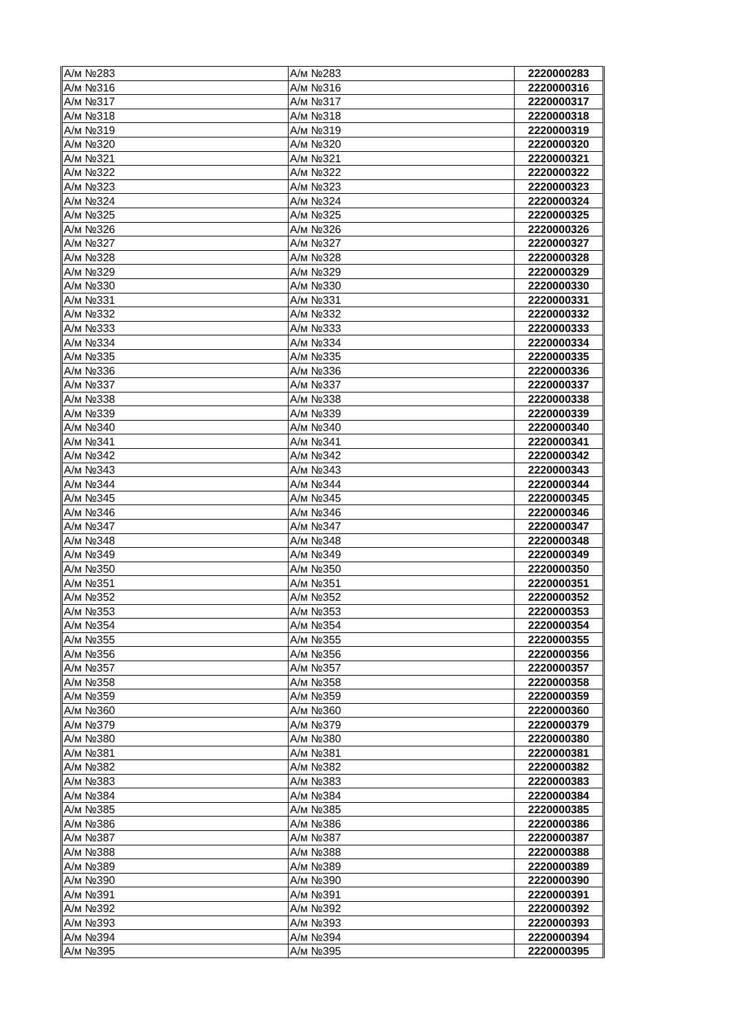| А/м №283 | А/м №283 | 2220000283 |
| А/м №316 | А/м №316 | 2220000316 |
| А/м №317 | А/м №317 | 2220000317 |
| А/м №318 | А/м №318 | 2220000318 |
| А/м №319 | А/м №319 | 2220000319 |
| А/м №320 | А/м №320 | 2220000320 |
| А/м №321 | А/м №321 | 2220000321 |
| А/м №322 | А/м №322 | 2220000322 |
| А/м №323 | А/м №323 | 2220000323 |
| А/м №324 | А/м №324 | 2220000324 |
| А/м №325 | А/м №325 | 2220000325 |
| А/м №326 | А/м №326 | 2220000326 |
| А/м №327 | А/м №327 | 2220000327 |
| А/м №328 | А/м №328 | 2220000328 |
| А/м №329 | А/м №329 | 2220000329 |
| А/м №330 | А/м №330 | 2220000330 |
| А/м №331 | А/м №331 | 2220000331 |
| А/м №332 | А/м №332 | 2220000332 |
| А/м №333 | А/м №333 | 2220000333 |
| А/м №334 | А/м №334 | 2220000334 |
| А/м №335 | А/м №335 | 2220000335 |
| А/м №336 | А/м №336 | 2220000336 |
| А/м №337 | А/м №337 | 2220000337 |
| А/м №338 | А/м №338 | 2220000338 |
| А/м №339 | А/м №339 | 2220000339 |
| А/м №340 | А/м №340 | 2220000340 |
| А/м №341 | А/м №341 | 2220000341 |
| А/м №342 | А/м №342 | 2220000342 |
| А/м №343 | А/м №343 | 2220000343 |
| А/м №344 | А/м №344 | 2220000344 |
| А/м №345 | А/м №345 | 2220000345 |
| А/м №346 | А/м №346 | 2220000346 |
| А/м №347 | А/м №347 | 2220000347 |
| А/м №348 | А/м №348 | 2220000348 |
| А/м №349 | А/м №349 | 2220000349 |
| А/м №350 | А/м №350 | 2220000350 |
| А/м №351 | А/м №351 | 2220000351 |
| А/м №352 | А/м №352 | 2220000352 |
| А/м №353 | А/м №353 | 2220000353 |
| А/м №354 | А/м №354 | 2220000354 |
| А/м №355 | А/м №355 | 2220000355 |
| А/м №356 | А/м №356 | 2220000356 |
| А/м №357 | А/м №357 | 2220000357 |
| А/м №358 | А/м №358 | 2220000358 |
| А/м №359 | А/м №359 | 2220000359 |
| А/м №360 | А/м №360 | 2220000360 |
| А/м №379 | А/м №379 | 2220000379 |
| А/м №380 | А/м №380 | 2220000380 |
| А/м №381 | А/м №381 | 2220000381 |
| А/м №382 | А/м №382 | 2220000382 |
| А/м №383 | А/м №383 | 2220000383 |
| А/м №384 | А/м №384 | 2220000384 |
| А/м №385 | А/м №385 | 2220000385 |
| А/м №386 | А/м №386 | 2220000386 |
| А/м №387 | А/м №387 | 2220000387 |
| А/м №388 | А/м №388 | 2220000388 |
| А/м №389 | А/м №389 | 2220000389 |
| А/м №390 | А/м №390 | 2220000390 |
| А/м №391 | А/м №391 | 2220000391 |
| А/м №392 | А/м №392 | 2220000392 |
| А/м №393 | А/м №393 | 2220000393 |
| А/м №394 | А/м №394 | 2220000394 |
| А/м №395 | А/м №395 | 2220000395 |